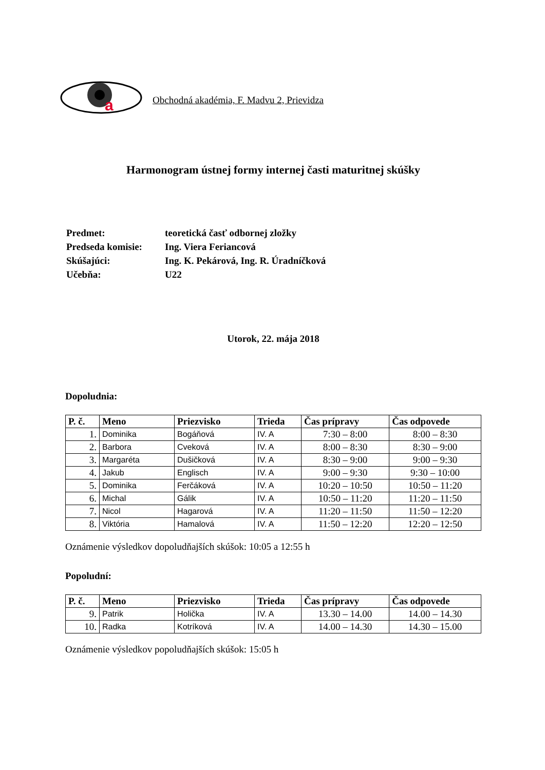a
Obchodná akadémia, F. Madvu 2, Prievidza
Harmonogram ústnej formy internej časti maturitnej skúšky
| Predmet: | teoretická časť odbornej zložky |
| Predseda komisie: | Ing. Viera Feriancová |
| Skúšajúci: | Ing. K. Pekárová, Ing. R. Úradníčková |
| Učebňa: | U22 |
Utorok, 22. mája 2018
Dopoludnia:
| P. č. | Meno | Priezvisko | Trieda | Čas prípravy | Čas odpovede |
| --- | --- | --- | --- | --- | --- |
| 1. | Dominika | Bogáňová | IV. A | 7:30 – 8:00 | 8:00 – 8:30 |
| 2. | Barbora | Cveková | IV. A | 8:00 – 8:30 | 8:30 – 9:00 |
| 3. | Margaréta | Dušičková | IV. A | 8:30 – 9:00 | 9:00 – 9:30 |
| 4. | Jakub | Englisch | IV. A | 9:00 – 9:30 | 9:30 – 10:00 |
| 5. | Dominika | Ferčáková | IV. A | 10:20 – 10:50 | 10:50 – 11:20 |
| 6. | Michal | Gálik | IV. A | 10:50 – 11:20 | 11:20 – 11:50 |
| 7. | Nicol | Hagarová | IV. A | 11:20 – 11:50 | 11:50 – 12:20 |
| 8. | Viktória | Hamalová | IV. A | 11:50 – 12:20 | 12:20 – 12:50 |
Oznámenie výsledkov dopoludňajších skúšok: 10:05 a 12:55 h
Popoludní:
| P. č. | Meno | Priezvisko | Trieda | Čas prípravy | Čas odpovede |
| --- | --- | --- | --- | --- | --- |
| 9. | Patrik | Holička | IV. A | 13.30 – 14.00 | 14.00 – 14.30 |
| 10. | Radka | Kotríková | IV. A | 14.00 – 14.30 | 14.30 – 15.00 |
Oznámenie výsledkov popoludňajších skúšok: 15:05 h